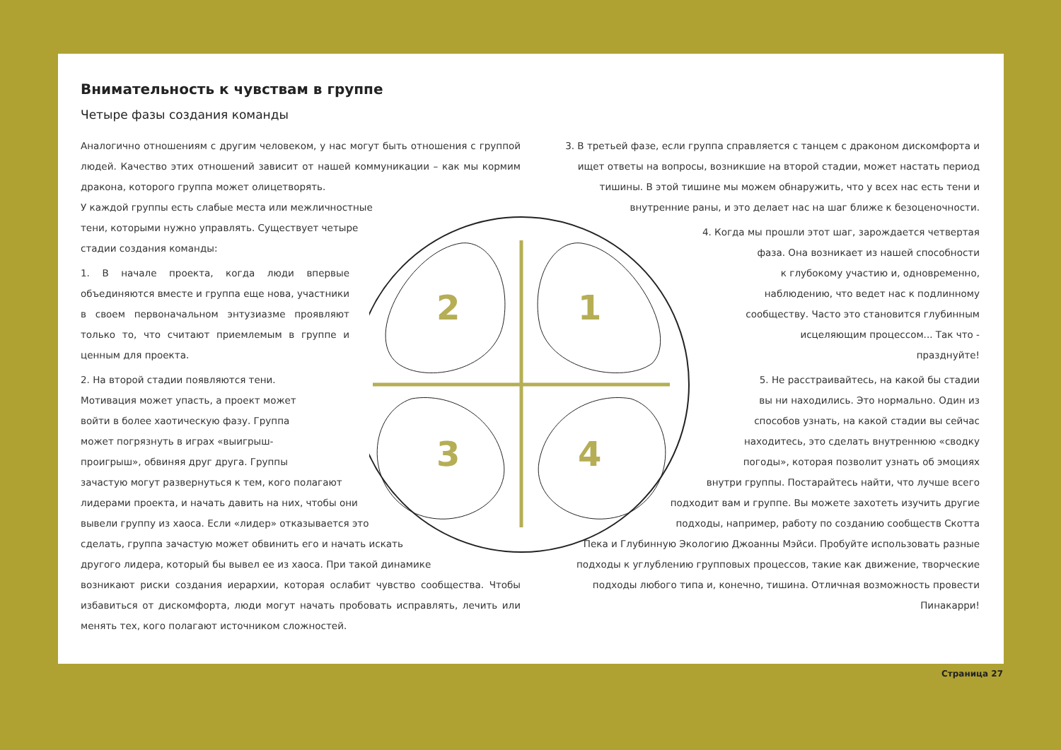Внимательность к чувствам в группе
Четыре фазы создания команды
Аналогично отношениям с другим человеком, у нас могут быть отношения с группой людей. Качество этих отношений зависит от нашей коммуникации – как мы кормим дракона, которого группа может олицетворять.
У каждой группы есть слабые места или межличностные
тени, которыми нужно управлять. Существует четыре
стадии создания команды:
1. В начале проекта, когда люди впервые объединяются вместе и группа еще нова, участники в своем первоначальном энтузиазме проявляют только то, что считают приемлемым в группе и ценным для проекта.
2. На второй стадии появляются тени.
Мотивация может упасть, а проект может
войти в более хаотическую фазу. Группа
может погрязнуть в играх «выигрыш-
проигрыш», обвиняя друг друга. Группы
зачастую могут развернуться к тем, кого полагают
лидерами проекта, и начать давить на них, чтобы они
вывели группу из хаоса. Если «лидер» отказывается это
сделать, группа зачастую может обвинить его и начать искать
другого лидера, который бы вывел ее из хаоса. При такой динамике
возникают риски создания иерархии, которая ослабит чувство сообщества. Чтобы избавиться от дискомфорта, люди могут начать пробовать исправлять, лечить или менять тех, кого полагают источником сложностей.
3. В третьей фазе, если группа справляется с танцем с драконом дискомфорта и ищет ответы на вопросы, возникшие на второй стадии, может настать период тишины. В этой тишине мы можем обнаружить, что у всех нас есть тени и внутренние раны, и это делает нас на шаг ближе к безоценочности.
4. Когда мы прошли этот шаг, зарождается четвертая
фаза. Она возникает из нашей способности
к глубокому участию и, одновременно,
наблюдению, что ведет нас к подлинному
сообществу. Часто это становится глубинным
исцеляющим процессом... Так что -
празднуйте!
5. Не расстраивайтесь, на какой бы стадии
вы ни находились. Это нормально. Один из
способов узнать, на какой стадии вы сейчас
находитесь, это сделать внутреннюю «сводку
погоды», которая позволит узнать об эмоциях
внутри группы. Постарайтесь найти, что лучше всего
подходит вам и группе. Вы можете захотеть изучить другие
подходы, например, работу по созданию сообществ Скотта
Пека и Глубинную Экологию Джоанны Мэйси. Пробуйте использовать разные подходы к углублению групповых процессов, такие как движение, творческие подходы любого типа и, конечно, тишина. Отличная возможность провести Пинакарри!
2
1
3
4
Страница 27